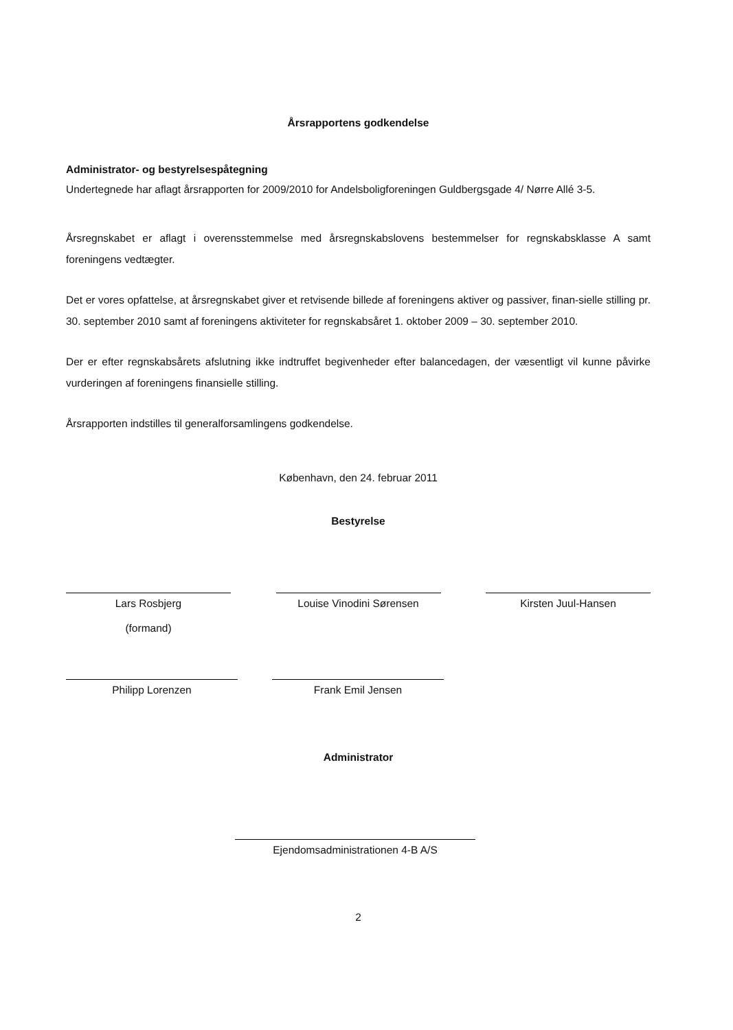Årsrapportens godkendelse
Administrator- og bestyrelsespåtegning
Undertegnede har aflagt årsrapporten for 2009/2010 for Andelsboligforeningen Guldbergsgade 4/ Nørre Allé 3-5.
Årsregnskabet er aflagt i overensstemmelse med årsregnskabslovens bestemmelser for regnskabsklasse A samt foreningens vedtægter.
Det er vores opfattelse, at årsregnskabet giver et retvisende billede af foreningens aktiver og passiver, finan-sielle stilling pr. 30. september 2010 samt af foreningens aktiviteter for regnskabsåret 1. oktober 2009 – 30. september 2010.
Der er efter regnskabsårets afslutning ikke indtruffet begivenheder efter balancedagen, der væsentligt vil kunne påvirke vurderingen af foreningens finansielle stilling.
Årsrapporten indstilles til generalforsamlingens godkendelse.
København, den 24. februar 2011
Bestyrelse
Lars Rosbjerg
(formand)
Louise Vinodini Sørensen Kirsten Juul-Hansen
Philipp Lorenzen Frank Emil Jensen
Administrator
Ejendomsadministrationen 4-B A/S
2